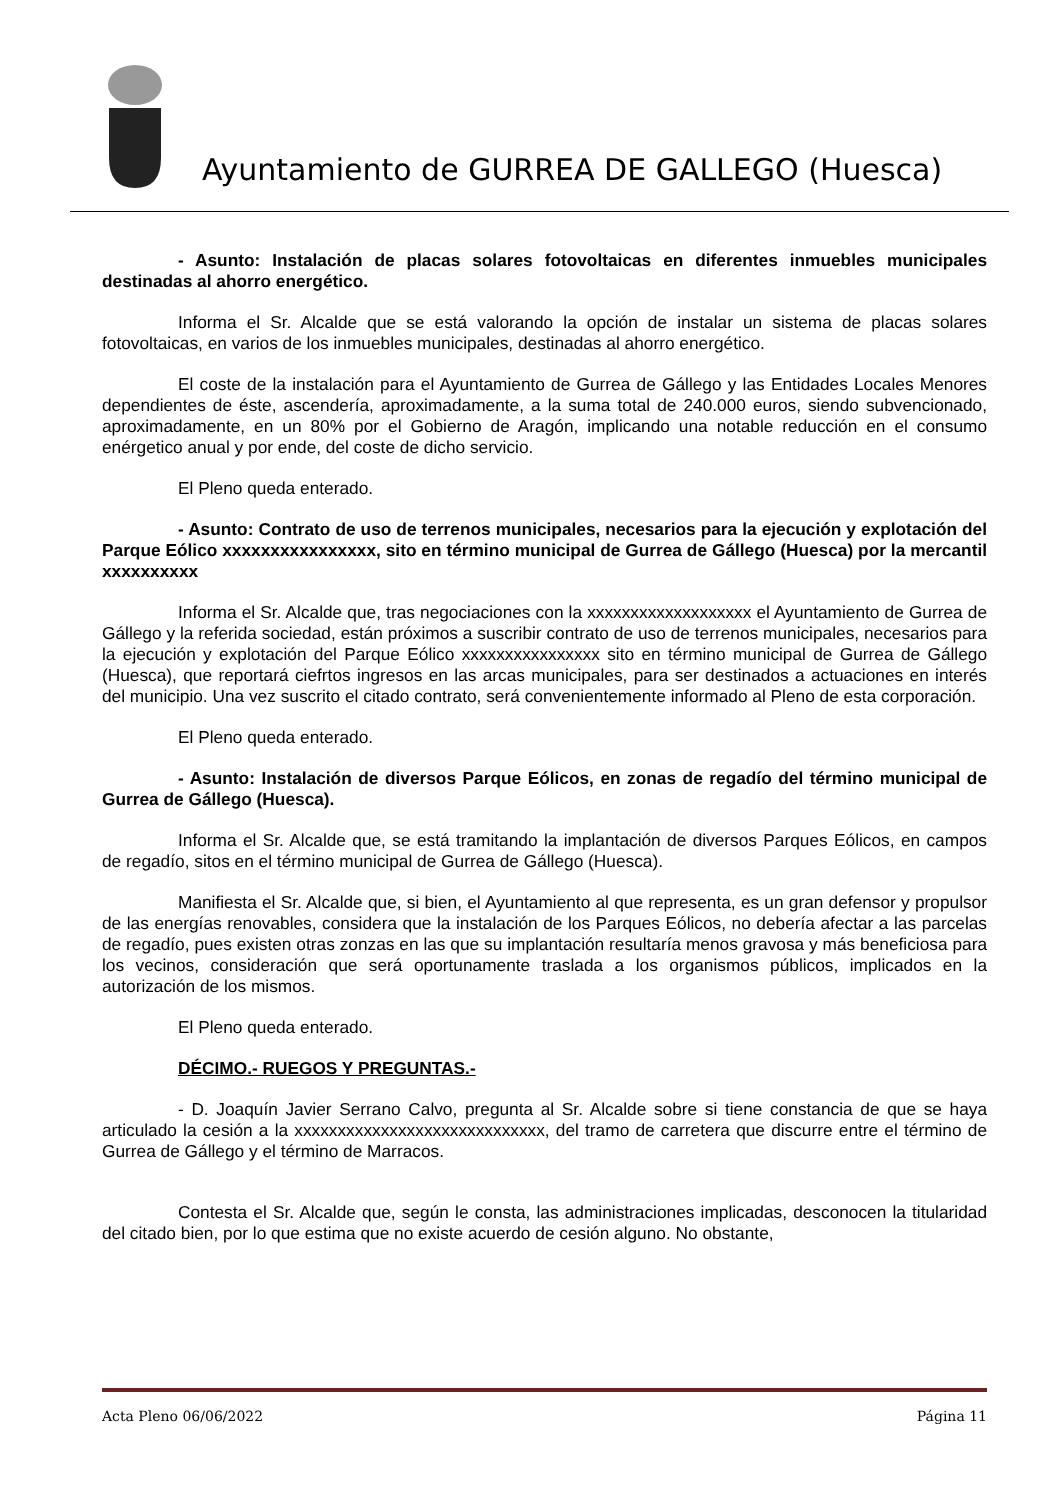Ayuntamiento de GURREA DE GALLEGO (Huesca)
- Asunto: Instalación de placas solares fotovoltaicas en diferentes inmuebles municipales destinadas al ahorro energético.
Informa el Sr. Alcalde que se está valorando la opción de instalar un sistema de placas solares fotovoltaicas, en varios de los inmuebles municipales, destinadas al ahorro energético.
El coste de la instalación para el Ayuntamiento de Gurrea de Gállego y las Entidades Locales Menores dependientes de éste, ascendería, aproximadamente, a la suma total de 240.000 euros, siendo subvencionado, aproximadamente, en un 80% por el Gobierno de Aragón, implicando una notable reducción en el consumo enérgetico anual y por ende, del coste de dicho servicio.
El Pleno queda enterado.
- Asunto: Contrato de uso de terrenos municipales, necesarios para la ejecución y explotación del Parque Eólico xxxxxxxxxxxxxxxx, sito en término municipal de Gurrea de Gállego (Huesca) por la mercantil xxxxxxxxxx
Informa el Sr. Alcalde que, tras negociaciones con la xxxxxxxxxxxxxxxxxxx el Ayuntamiento de Gurrea de Gállego y la referida sociedad, están próximos a suscribir contrato de uso de terrenos municipales, necesarios para la ejecución y explotación del Parque Eólico xxxxxxxxxxxxxxxx sito en término municipal de Gurrea de Gállego (Huesca), que reportará ciefrtos ingresos en las arcas municipales, para ser destinados a actuaciones en interés del municipio. Una vez suscrito el citado contrato, será convenientemente informado al Pleno de esta corporación.
El Pleno queda enterado.
- Asunto: Instalación de diversos Parque Eólicos, en zonas de regadío del término municipal de Gurrea de Gállego (Huesca).
Informa el Sr. Alcalde que, se está tramitando la implantación de diversos Parques Eólicos, en campos de regadío, sitos en el término municipal de Gurrea de Gállego (Huesca).
Manifiesta el Sr. Alcalde que, si bien, el Ayuntamiento al que representa, es un gran defensor y propulsor de las energías renovables, considera que la instalación de los Parques Eólicos, no debería afectar a las parcelas de regadío, pues existen otras zonzas en las que su implantación resultaría menos gravosa y más beneficiosa para los vecinos, consideración que será oportunamente traslada a los organismos públicos, implicados en la autorización de los mismos.
El Pleno queda enterado.
DÉCIMO.- RUEGOS Y PREGUNTAS.-
- D. Joaquín Javier Serrano Calvo, pregunta al Sr. Alcalde sobre si tiene constancia de que se haya articulado la cesión a la xxxxxxxxxxxxxxxxxxxxxxxxxxxxx, del tramo de carretera que discurre entre el término de Gurrea de Gállego y el término de Marracos.
Contesta el Sr. Alcalde que, según le consta, las administraciones implicadas, desconocen la titularidad del citado bien, por lo que estima que no existe acuerdo de cesión alguno. No obstante,
Acta Pleno 06/06/2022 Página 11